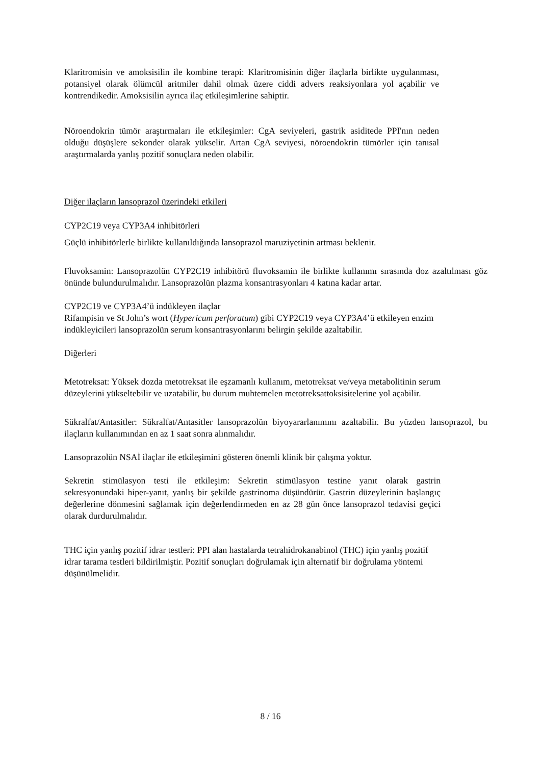Klaritromisin ve amoksisilin ile kombine terapi: Klaritromisinin diğer ilaçlarla birlikte uygulanması, potansiyel olarak ölümcül aritmiler dahil olmak üzere ciddi advers reaksiyonlara yol açabilir ve kontrendikedir. Amoksisilin ayrıca ilaç etkileşimlerine sahiptir.
Nöroendokrin tümör araştırmaları ile etkileşimler: CgA seviyeleri, gastrik asiditede PPI'nın neden olduğu düşüşlere sekonder olarak yükselir. Artan CgA seviyesi, nöroendokrin tümörler için tanısal araştırmalarda yanlış pozitif sonuçlara neden olabilir.
Diğer ilaçların lansoprazol üzerindeki etkileri
CYP2C19 veya CYP3A4 inhibitörleri
Güçlü inhibitörlerle birlikte kullanıldığında lansoprazol maruziyetinin artması beklenir.
Fluvoksamin: Lansoprazolün CYP2C19 inhibitörü fluvoksamin ile birlikte kullanımı sırasında doz azaltılması göz önünde bulundurulmalıdır. Lansoprazolün plazma konsantrasyonları 4 katına kadar artar.
CYP2C19 ve CYP3A4’ü indükleyen ilaçlar
Rifampisin ve St John’s wort (Hypericum perforatum) gibi CYP2C19 veya CYP3A4’ü etkileyen enzim indükleyicileri lansoprazolün serum konsantrasyonlarını belirgin şekilde azaltabilir.
Diğerleri
Metotreksat: Yüksek dozda metotreksat ile eşzamanlı kullanım, metotreksat ve/veya metabolitinin serum düzeylerini yükseltebilir ve uzatabilir, bu durum muhtemelen metotreksattoksisitelerine yol açabilir.
Sükralfat/Antasitler: Sükralfat/Antasitler lansoprazolün biyoyararlanımını azaltabilir. Bu yüzden lansoprazol, bu ilaçların kullanımından en az 1 saat sonra alınmalıdır.
Lansoprazolün NSAİ ilaçlar ile etkileşimini gösteren önemli klinik bir çalışma yoktur.
Sekretin stimülasyon testi ile etkileşim: Sekretin stimülasyon testine yanıt olarak gastrin sekresyonundaki hiper-yanıt, yanlış bir şekilde gastrinoma düşündürür. Gastrin düzeylerinin başlangıç değerlerine dönmesini sağlamak için değerlendirmeden en az 28 gün önce lansoprazol tedavisi geçici olarak durdurulmalıdır.
THC için yanlış pozitif idrar testleri: PPI alan hastalarda tetrahidrokanabinol (THC) için yanlış pozitif idrar tarama testleri bildirilmiştir. Pozitif sonuçları doğrulamak için alternatif bir doğrulama yöntemi düşünülmelidir.
8 / 16